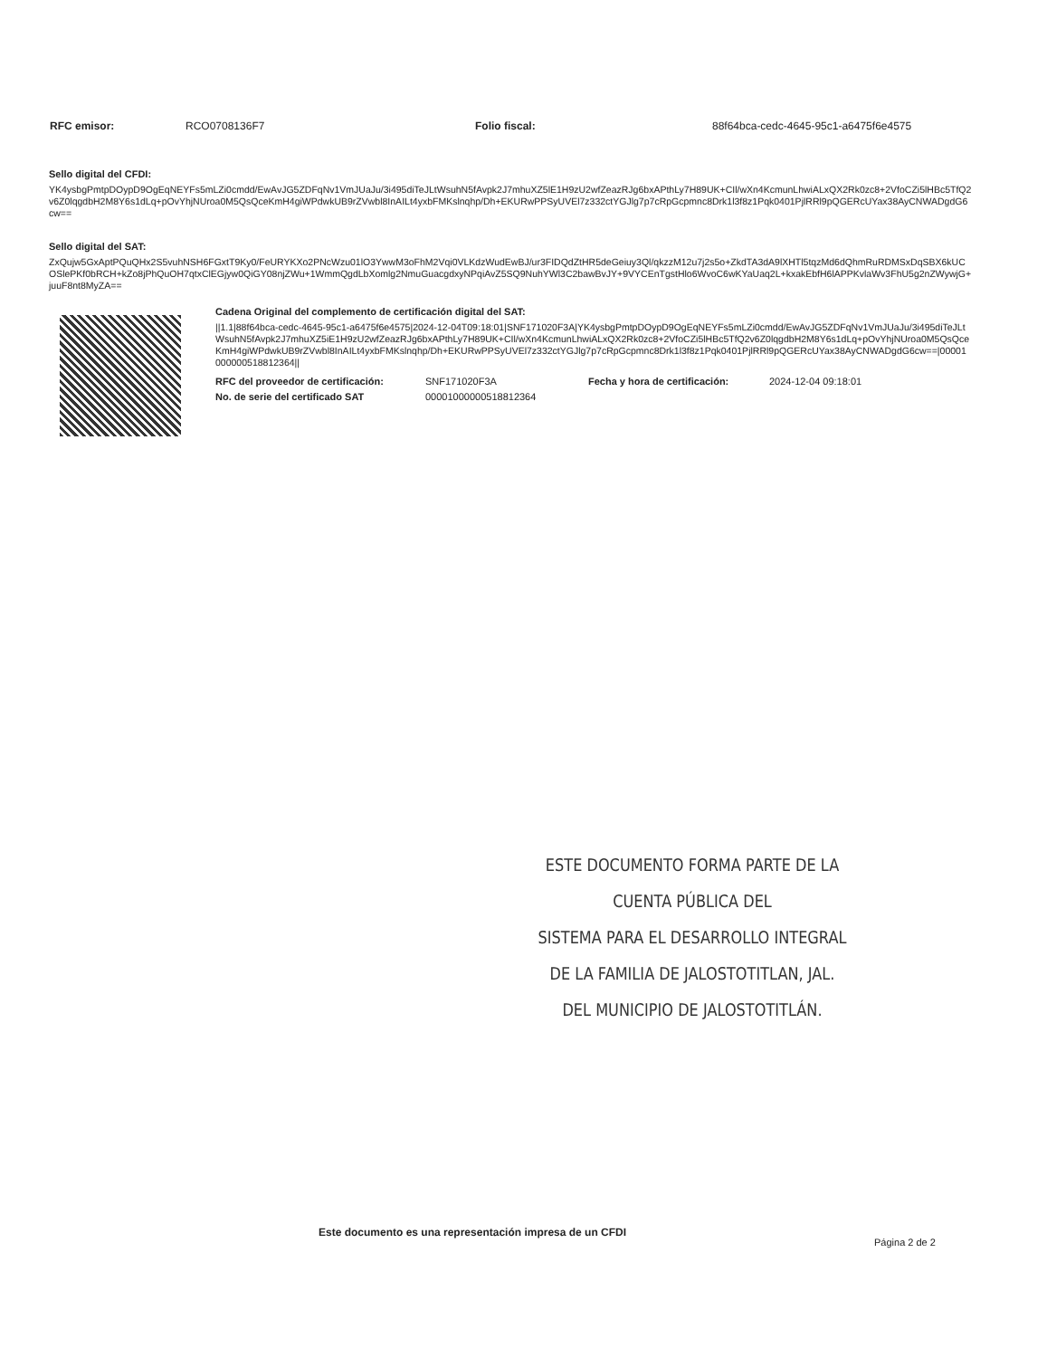RFC emisor: RCO0708136F7 Folio fiscal: 88f64bca-cedc-4645-95c1-a6475f6e4575
Sello digital del CFDI:
YK4ysbgPmtpDOypD9OgEqNEYFs5mLZi0cmdd/EwAvJG5ZDFqNv1VmJUaJu/3i495diTeJLtWsuhN5fAvpk2J7mhuXZ5lE1H9zU2wfZeazRJg6bxAPthLy7H89UK+CIl/wXn4KcmunLhwiALxQX2Rk0zc8+2VfoCZi5lHBc5TfQ2v6Z0lqgdbH2M8Y6s1dLq+pOvYhjNUroa0M5QsQceKmH4giWPdwkUB9rZVwbl8InAILt4yxbFMKslnqhp/Dh+EKURwPPSyUVEl7z332ctYGJlg7p7cRpGcpmnc8Drk1l3f8z1Pqk0401PjlRRl9pQGERcUYax38AyCNWADgdG6cw==
Sello digital del SAT:
ZxQujw5GxAptPQuQHx2S5vuhNSH6FGxtT9Ky0/FeURYKXo2PNcWzu01lO3YwwM3oFhM2Vqi0VLKdzWudEwBJ/ur3FIDQdZtHR5deGeiuy3Ql/qkzzM12u7j2s5o+ZkdTA3dA9lXHTl5tqzMd6dQhmRuRDMSxDqSBX6kUCOSlePKf0bRCH+kZo8jPhQuOH7qtxClEGjyw0QiGY08njZWu+1WmmQgdLbXomlg2NmuGuacgdxyNPqiAvZ5SQ9NuhYWl3C2bawBvJY+9VYCEnTgstHlo6WvoC6wKYaUaq2L+kxakEbfH6lAPPKvlaWv3FhU5g2nZWywjG+juuF8nt8MyZA==
Cadena Original del complemento de certificación digital del SAT:
||1.1|88f64bca-cedc-4645-95c1-a6475f6e4575|2024-12-04T09:18:01|SNF171020F3A|YK4ysbgPmtpDOypD9OgEqNEYFs5mLZi0cmdd/EwAvJG5ZDFqNv1VmJUaJu/3i495diTeJLtWsuhN5fAvpk2J7mhuXZ5iE1H9zU2wfZeazRJg6bxAPthLy7H89UK+CIl/wXn4KcmunLhwiALxQX2Rk0zc8+2VfoCZi5lHBc5TfQ2v6Z0lqgdbH2M8Y6s1dLq+pOvYhjNUroa0M5QsQceKmH4giWPdwkUB9rZVwbl8InAILt4yxbFMKslnqhp/Dh+EKURwPPSyUVEl7z332ctYGJlg7p7cRpGcpmnc8Drk1l3f8z1Pqk0401PjlRRl9pQGERcUYax38AyCNWADgdG6cw==|00001000000518812364||
| RFC del proveedor de certificación: | SNF171020F3A | Fecha y hora de certificación: | 2024-12-04 09:18:01 |
| No. de serie del certificado SAT | 00001000000518812364 | | |
ESTE DOCUMENTO FORMA PARTE DE LA CUENTA PÚBLICA DEL
SISTEMA PARA EL DESARROLLO INTEGRAL
DE LA FAMILIA DE JALOSTOTITLAN, JAL.
DEL MUNICIPIO DE JALOSTOTITLÁN.
Este documento es una representación impresa de un CFDI
Página 2 de 2